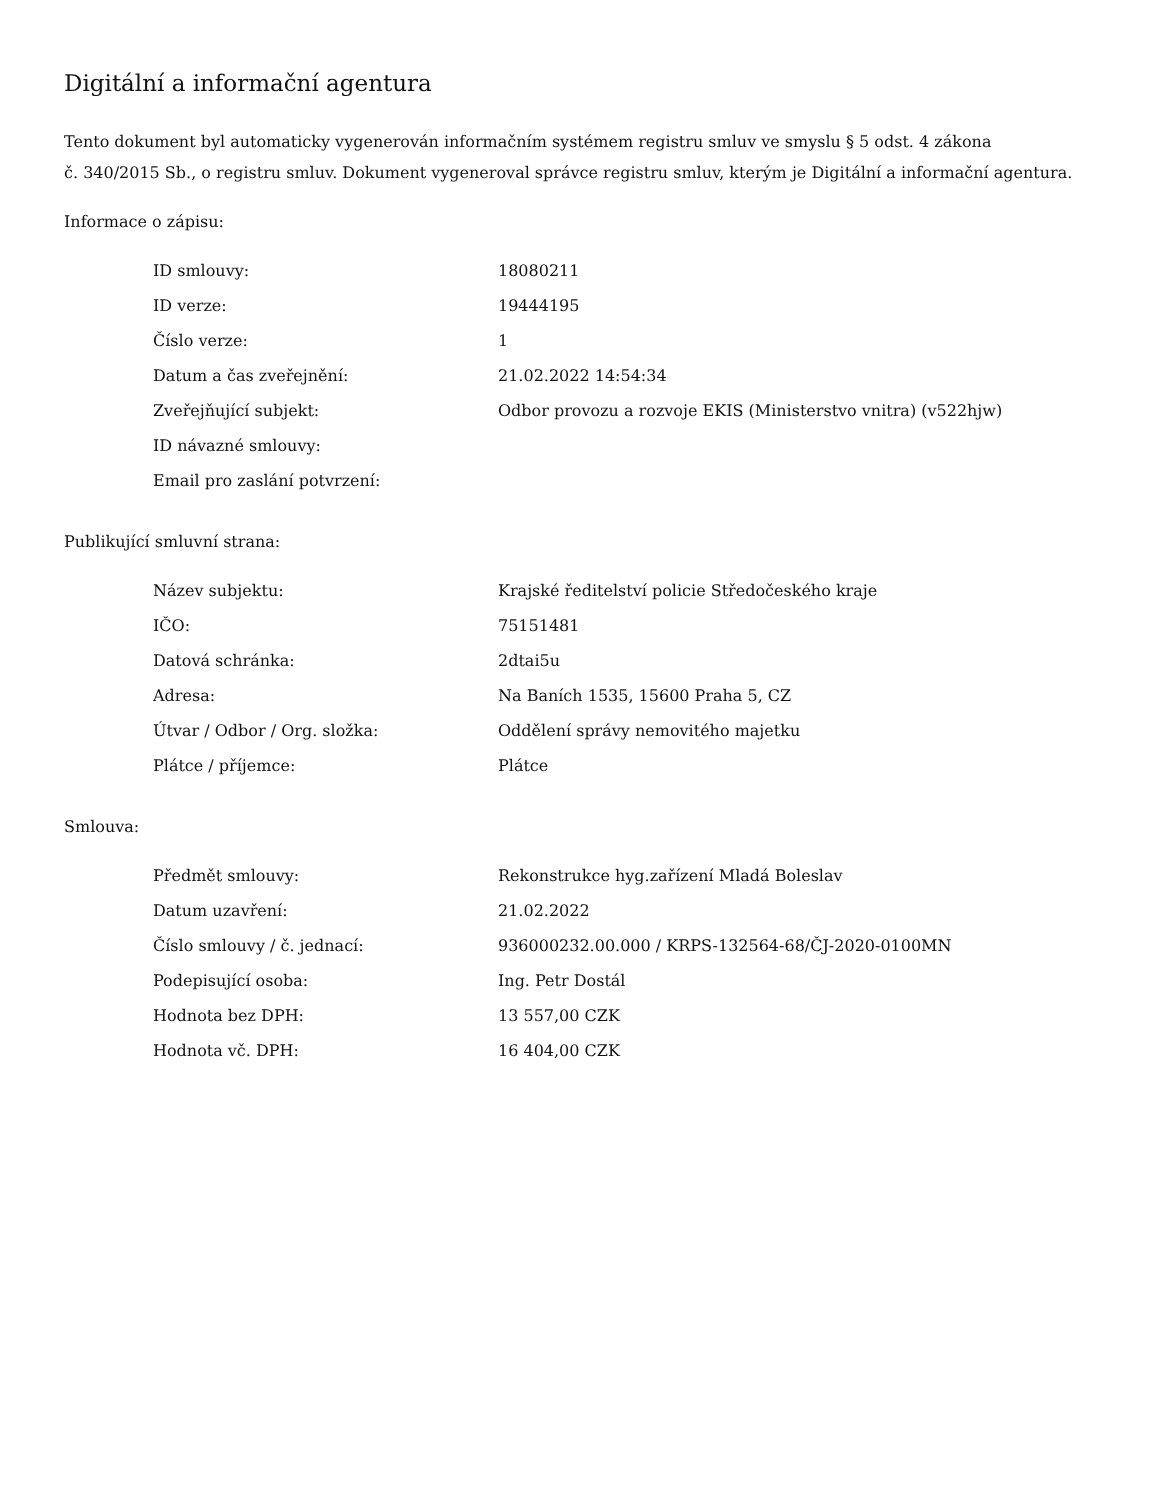Digitální a informační agentura
Tento dokument byl automaticky vygenerován informačním systémem registru smluv ve smyslu § 5 odst. 4 zákona
č. 340/2015 Sb., o registru smluv. Dokument vygeneroval správce registru smluv, kterým je Digitální a informační agentura.
Informace o zápisu:
| ID smlouvy: | 18080211 |
| ID verze: | 19444195 |
| Číslo verze: | 1 |
| Datum a čas zveřejnění: | 21.02.2022 14:54:34 |
| Zveřejňující subjekt: | Odbor provozu a rozvoje EKIS (Ministerstvo vnitra) (v522hjw) |
| ID návazné smlouvy: | |
| Email pro zaslání potvrzení: | |
Publikující smluvní strana:
| Název subjektu: | Krajské ředitelství policie Středočeského kraje |
| IČO: | 75151481 |
| Datová schránka: | 2dtai5u |
| Adresa: | Na Baních 1535, 15600 Praha 5, CZ |
| Útvar / Odbor / Org. složka: | Oddělení správy nemovitého majetku |
| Plátce / příjemce: | Plátce |
Smlouva:
| Předmět smlouvy: | Rekonstrukce hyg.zařízení Mladá Boleslav |
| Datum uzavření: | 21.02.2022 |
| Číslo smlouvy / č. jednací: | 936000232.00.000 / KRPS-132564-68/ČJ-2020-0100MN |
| Podepisující osoba: | Ing. Petr Dostál |
| Hodnota bez DPH: | 13 557,00 CZK |
| Hodnota vč. DPH: | 16 404,00 CZK |